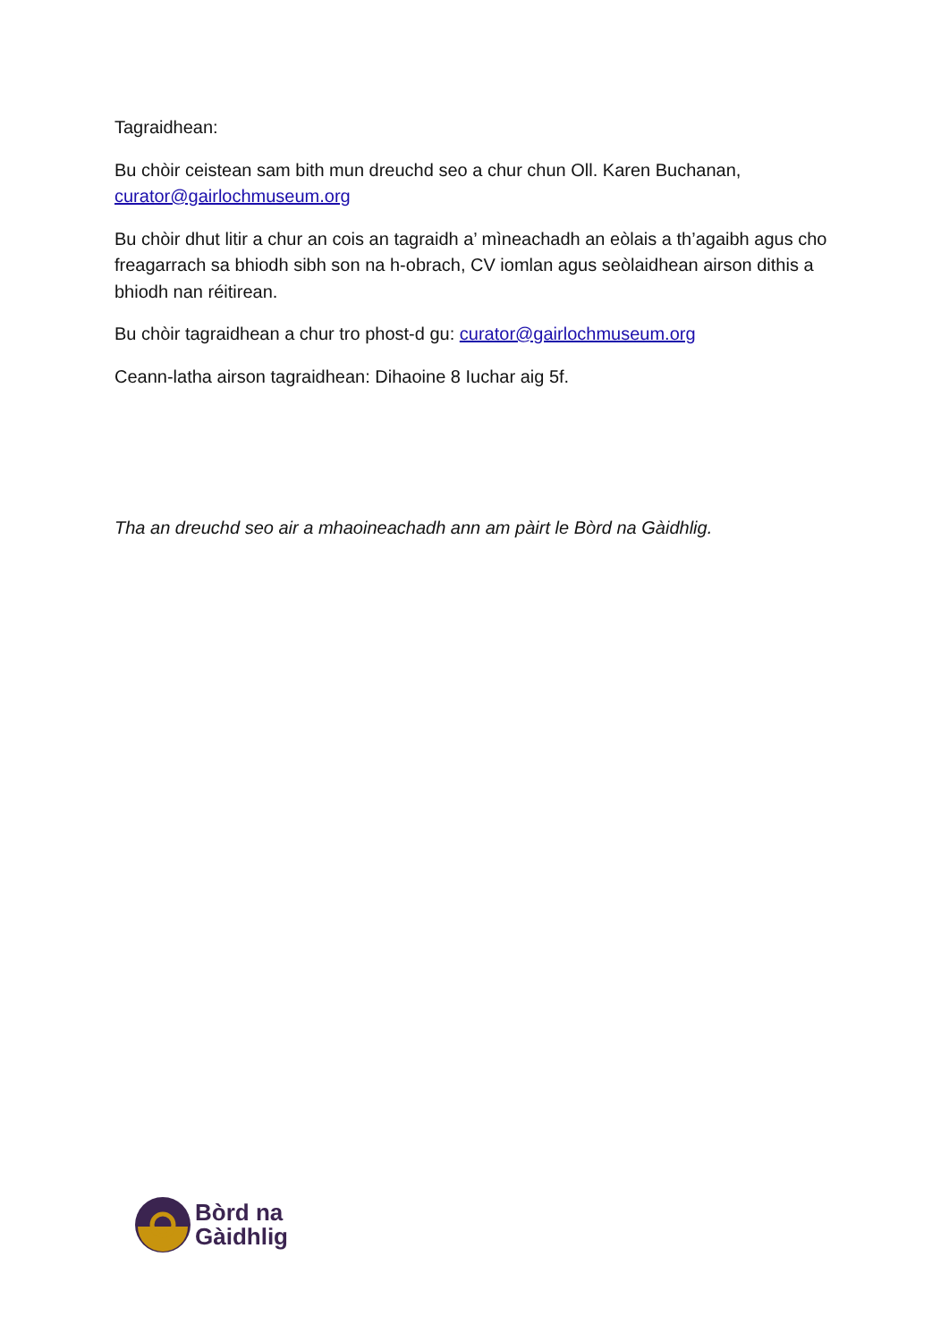Tagraidhean:
Bu chòir ceistean sam bith mun dreuchd seo a chur chun Oll. Karen Buchanan, curator@gairlochmuseum.org
Bu chòir dhut litir a chur an cois an tagraidh a’ mìneachadh an eòlais a th’agaibh agus cho freagarrach sa bhiodh sibh son na h-obrach, CV iomlan agus seòlaidhean airson dithis a bhiodh nan réitirean.
Bu chòir tagraidhean a chur tro phost-d gu: curator@gairlochmuseum.org
Ceann-latha airson tagraidhean: Dihaoine 8 Iuchar aig 5f.
Tha an dreuchd seo air a mhaoineachadh ann am pàirt le Bòrd na Gàidhlig.
Bòrd na
Gàidhlig